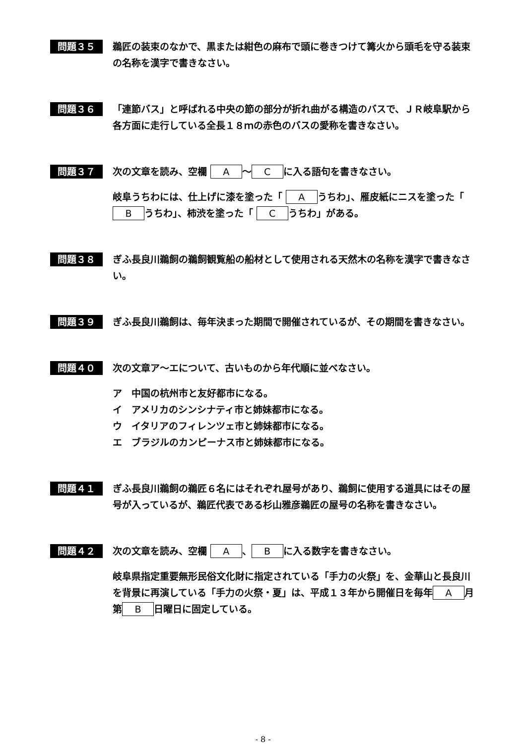問題３５
鵜匠の装束のなかで、黒または紺色の麻布で頭に巻きつけて篝火から頭毛を守る装束の名称を漢字で書きなさい。
問題３６
「連節バス」と呼ばれる中央の節の部分が折れ曲がる構造のバスで、ＪＲ岐阜駅から各方面に走行している全長１８ｍの赤色のバスの愛称を書きなさい。
問題３７
次の文章を読み、空欄 A ～ C に入る語句を書きなさい。
岐阜うちわには、仕上げに漆を塗った「 A うちわ」、雁皮紙にニスを塗った「 B うちわ」、柿渋を塗った「 C うちわ」がある。
問題３８
ぎふ長良川鵜飼の鵜飼観覧船の船材として使用される天然木の名称を漢字で書きなさい。
問題３９
ぎふ長良川鵜飼は、毎年決まった期間で開催されているが、その期間を書きなさい。
問題４０
次の文章ア～エについて、古いものから年代順に並べなさい。
ア　中国の杭州市と友好都市になる。
イ　アメリカのシンシナティ市と姉妹都市になる。
ウ　イタリアのフィレンツェ市と姉妹都市になる。
エ　ブラジルのカンピーナス市と姉妹都市になる。
問題４１
ぎふ長良川鵜飼の鵜匠６名にはそれぞれ屋号があり、鵜飼に使用する道具にはその屋号が入っているが、鵜匠代表である杉山雅彦鵜匠の屋号の名称を書きなさい。
問題４２
次の文章を読み、空欄 A 、 B に入る数字を書きなさい。
岐阜県指定重要無形民俗文化財に指定されている「手力の火祭」を、金華山と長良川を背景に再演している「手力の火祭・夏」は、平成１３年から開催日を毎年 A 月第 B 日曜日に固定している。
- 8 -